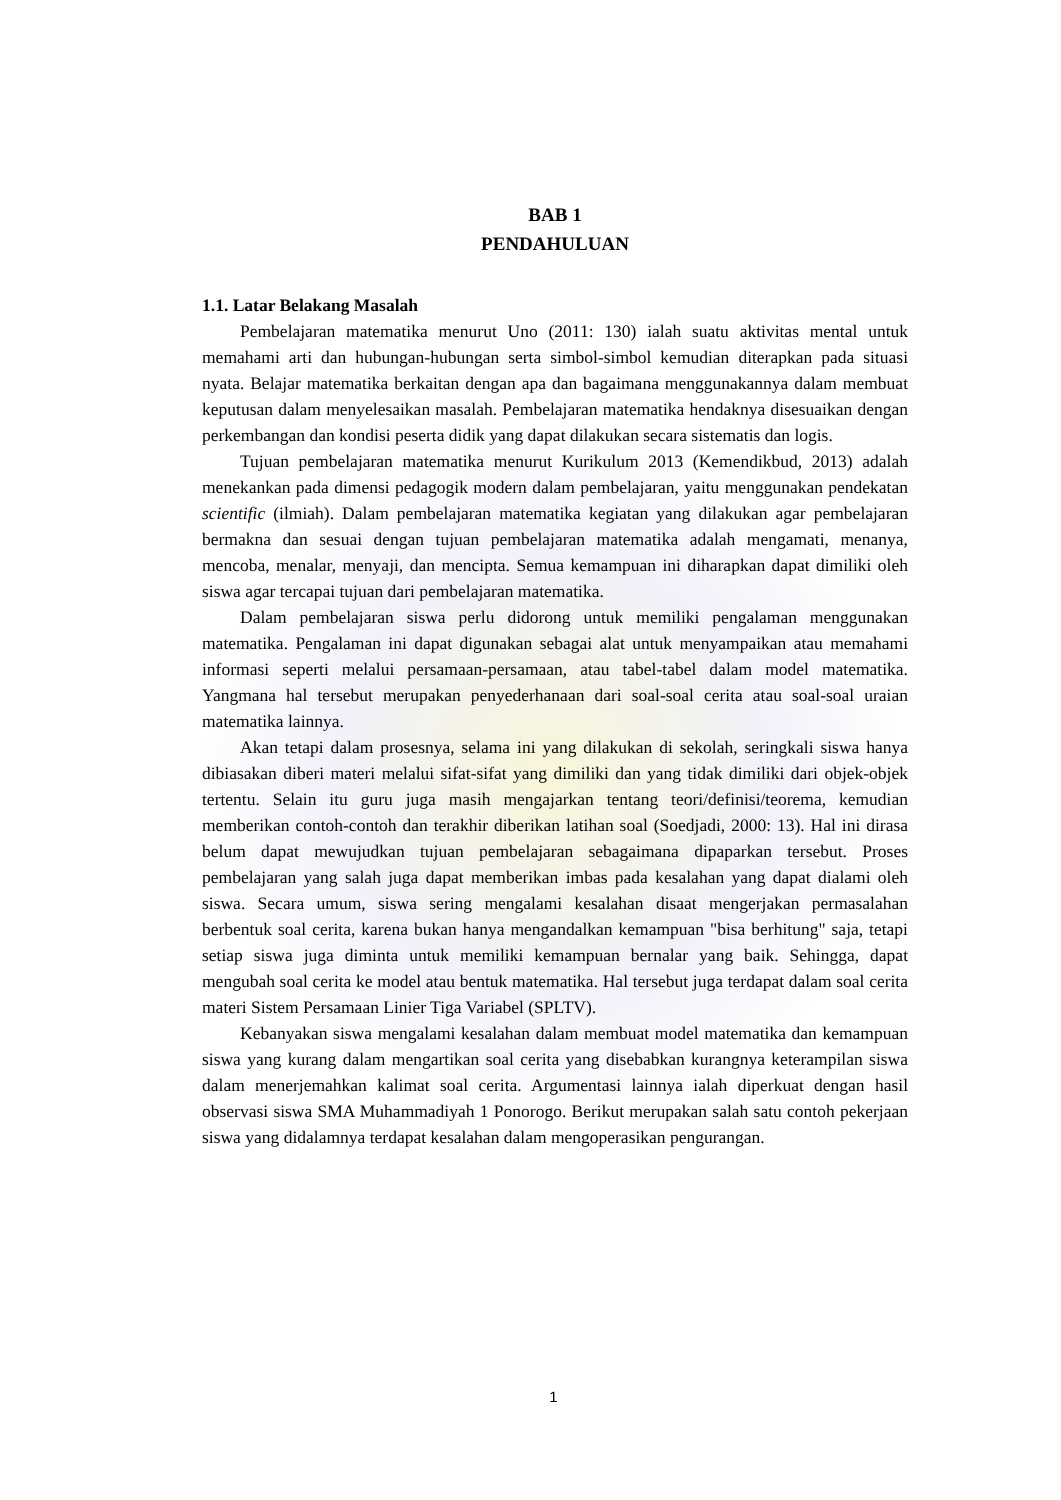BAB 1
PENDAHULUAN
1.1. Latar Belakang Masalah
Pembelajaran matematika menurut Uno (2011: 130) ialah suatu aktivitas mental untuk memahami arti dan hubungan-hubungan serta simbol-simbol kemudian diterapkan pada situasi nyata. Belajar matematika berkaitan dengan apa dan bagaimana menggunakannya dalam membuat keputusan dalam menyelesaikan masalah. Pembelajaran matematika hendaknya disesuaikan dengan perkembangan dan kondisi peserta didik yang dapat dilakukan secara sistematis dan logis.
Tujuan pembelajaran matematika menurut Kurikulum 2013 (Kemendikbud, 2013) adalah menekankan pada dimensi pedagogik modern dalam pembelajaran, yaitu menggunakan pendekatan scientific (ilmiah). Dalam pembelajaran matematika kegiatan yang dilakukan agar pembelajaran bermakna dan sesuai dengan tujuan pembelajaran matematika adalah mengamati, menanya, mencoba, menalar, menyaji, dan mencipta. Semua kemampuan ini diharapkan dapat dimiliki oleh siswa agar tercapai tujuan dari pembelajaran matematika.
Dalam pembelajaran siswa perlu didorong untuk memiliki pengalaman menggunakan matematika. Pengalaman ini dapat digunakan sebagai alat untuk menyampaikan atau memahami informasi seperti melalui persamaan-persamaan, atau tabel-tabel dalam model matematika. Yangmana hal tersebut merupakan penyederhanaan dari soal-soal cerita atau soal-soal uraian matematika lainnya.
Akan tetapi dalam prosesnya, selama ini yang dilakukan di sekolah, seringkali siswa hanya dibiasakan diberi materi melalui sifat-sifat yang dimiliki dan yang tidak dimiliki dari objek-objek tertentu. Selain itu guru juga masih mengajarkan tentang teori/definisi/teorema, kemudian memberikan contoh-contoh dan terakhir diberikan latihan soal (Soedjadi, 2000: 13). Hal ini dirasa belum dapat mewujudkan tujuan pembelajaran sebagaimana dipaparkan tersebut. Proses pembelajaran yang salah juga dapat memberikan imbas pada kesalahan yang dapat dialami oleh siswa. Secara umum, siswa sering mengalami kesalahan disaat mengerjakan permasalahan berbentuk soal cerita, karena bukan hanya mengandalkan kemampuan "bisa berhitung" saja, tetapi setiap siswa juga diminta untuk memiliki kemampuan bernalar yang baik. Sehingga, dapat mengubah soal cerita ke model atau bentuk matematika. Hal tersebut juga terdapat dalam soal cerita materi Sistem Persamaan Linier Tiga Variabel (SPLTV).
Kebanyakan siswa mengalami kesalahan dalam membuat model matematika dan kemampuan siswa yang kurang dalam mengartikan soal cerita yang disebabkan kurangnya keterampilan siswa dalam menerjemahkan kalimat soal cerita. Argumentasi lainnya ialah diperkuat dengan hasil observasi siswa SMA Muhammadiyah 1 Ponorogo. Berikut merupakan salah satu contoh pekerjaan siswa yang didalamnya terdapat kesalahan dalam mengoperasikan pengurangan.
1